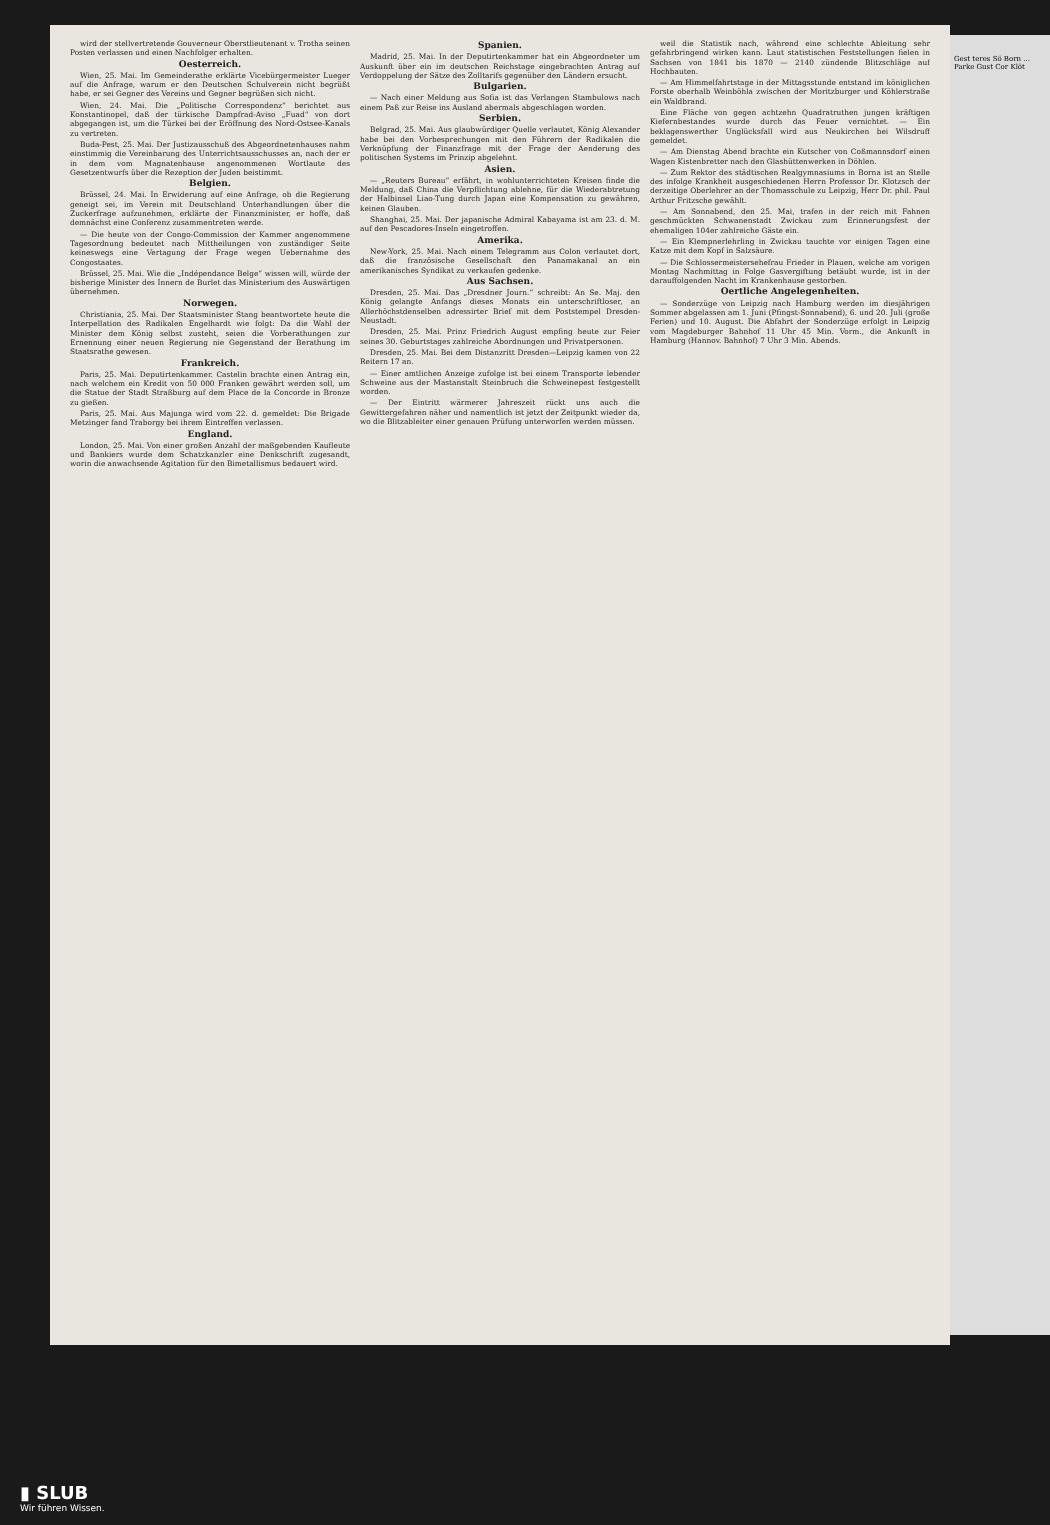wird der stellvertretende Gouverneur Oberstlieutenant v. Trotha seinen Posten verlassen und einen Nachfolger erhalten.
Oesterreich.
Wien, 25. Mai. Im Gemeinderathe erklärte Vicebürgermeister Lueger auf die Anfrage, warum er den Deutschen Schulverein nicht begrüßt habe, er sei Gegner des Vereins und Gegner begrüßen sich nicht.
Wien, 24. Mai. Die „Politische Correspondenz“ berichtet aus Konstantinopel, daß der türkische Dampfrad-Aviso „Fuad“ von dort abgegangen ist, um die Türkei bei der Eröffnung des Nord-Ostsee-Kanals zu vertreten.
Buda-Pest, 25. Mai. Der Justizausschuß des Abgeordnetenhauses nahm einstimmig die Vereinbarung des Unterrichtsausschusses an, nach der er in dem vom Magnatenhause angenommenen Wortlaute des Gesetzentwurfs über die Rezeption der Juden beistimmt.
Belgien.
Brüssel, 24. Mai. In Erwiderung auf eine Anfrage, ob die Regierung geneigt sei, im Verein mit Deutschland Unterhandlungen über die Zuckerfrage aufzunehmen, erklärte der Finanzminister, er hoffe, daß demnächst eine Conferenz zusammentreten werde.
— Die heute von der Congo-Commission der Kammer angenommene Tagesordnung bedeutet nach Mittheilungen von zuständiger Seite keineswegs eine Vertagung der Frage wegen Uebernahme des Congostaates.
Brüssel, 25. Mai. Wie die „Indépendance Belge“ wissen will, würde der bisherige Minister des Innern de Burlet das Ministerium des Auswärtigen übernehmen.
Norwegen.
Christiania, 25. Mai. Der Staatsminister Stang beantwortete heute die Interpellation des Radikalen Engelhardt wie folgt: Da die Wahl der Minister dem König selbst zusteht, seien die Vorberathungen zur Ernennung einer neuen Regierung nie Gegenstand der Berathung im Staatsrathe gewesen.
Frankreich.
Paris, 25. Mai. Deputirtenkammer. Castelin brachte einen Antrag ein, nach welchem ein Kredit von 50 000 Franken gewährt werden soll, um die Statue der Stadt Straßburg auf dem Place de la Concorde in Bronze zu gießen.
Paris, 25. Mai. Aus Majunga wird vom 22. d. gemeldet: Die Brigade Metzinger fand Traborgy bei ihrem Eintreffen verlassen.
England.
London, 25. Mai. Von einer großen Anzahl der maßgebenden Kaufleute und Bankiers wurde dem Schatzkanzler eine Denkschrift zugesandt, worin die anwachsende Agitation für den Bimetallismus bedauert wird.
Spanien.
Madrid, 25. Mai. In der Deputirtenkammer hat ein Abgeordneter um Auskunft über ein im deutschen Reichstage eingebrachten Antrag auf Verdoppelung der Sätze des Zolltarifs gegenüber den Ländern ersucht.
Bulgarien.
— Nach einer Meldung aus Sofia ist das Verlangen Stambulows nach einem Paß zur Reise ins Ausland abermals abgeschlagen worden.
Serbien.
Belgrad, 25. Mai. Aus glaubwürdiger Quelle verlautet, König Alexander habe bei den Vorbesprechungen mit den Führern der Radikalen die Verknüpfung der Finanzfrage mit der Frage der Aenderung des politischen Systems im Prinzip abgelehnt.
Asien.
— „Reuters Bureau“ erfährt, in wohlunterrichteten Kreisen finde die Meldung, daß China die Verpflichtung ablehne, für die Wiederabtretung der Halbinsel Liao-Tung durch Japan eine Kompensation zu gewähren, keinen Glauben.
Shanghai, 25. Mai. Der japanische Admiral Kabayama ist am 23. d. M. auf den Pescadores-Inseln eingetroffen.
Amerika.
New-York, 25. Mai. Nach einem Telegramm aus Colon verlautet dort, daß die französische Gesellschaft den Panamakanal an ein amerikanisches Syndikat zu verkaufen gedenke.
Aus Sachsen.
Dresden, 25. Mai. Das „Dresdner Journ.“ schreibt: An Se. Maj. den König gelangte Anfangs dieses Monats ein unterschriftloser, an Allerhöchstdenselben adressirter Brief mit dem Poststempel Dresden-Neustadt.
Dresden, 25. Mai. Prinz Friedrich August empfing heute zur Feier seines 30. Geburtstages zahlreiche Abordnungen und Privatpersonen.
Dresden, 25. Mai. Bei dem Distanzritt Dresden—Leipzig kamen von 22 Reitern 17 an.
— Einer amtlichen Anzeige zufolge ist bei einem Transporte lebender Schweine aus der Mastanstalt Steinbruch die Schweinepest festgestellt worden.
— Der Eintritt wärmerer Jahreszeit rückt uns auch die Gewittergefahren näher und namentlich ist jetzt der Zeitpunkt wieder da, wo die Blitzableiter einer genauen Prüfung unterworfen werden müssen.
weil die Statistik nach, während eine schlechte Ableitung sehr gefahrbringend wirken kann. Laut statistischen Feststellungen fielen in Sachsen von 1841 bis 1870 — 2140 zündende Blitzschläge auf Hochbauten.
— Am Himmelfahrtstage in der Mittagsstunde entstand im königlichen Forste oberhalb Weinböhla zwischen der Moritzburger und Köhlerstraße ein Waldbrand.
Eine Fläche von gegen achtzehn Quadratruthen jungen kräftigen Kiefernbestandes wurde durch das Feuer vernichtet. — Ein beklagenswerther Unglücksfall wird aus Neukirchen bei Wilsdruff gemeldet.
— Am Dienstag Abend brachte ein Kutscher von Coßmannsdorf einen Wagen Kistenbretter nach den Glashüttenwerken in Döhlen.
— Zum Rektor des städtischen Realgymnasiums in Borna ist an Stelle des infolge Krankheit ausgeschiedenen Herrn Professor Dr. Klotzsch der derzeitige Oberlehrer an der Thomasschule zu Leipzig, Herr Dr. phil. Paul Arthur Fritzsche gewählt.
— Am Sonnabend, den 25. Mai, trafen in der reich mit Fahnen geschmückten Schwanenstadt Zwickau zum Erinnerungsfest der ehemaligen 104er zahlreiche Gäste ein.
— Ein Klempnerlehrling in Zwickau tauchte vor einigen Tagen eine Katze mit dem Kopf in Salzsäure.
— Die Schlossermeistersehefrau Frieder in Plauen, welche am vorigen Montag Nachmittag in Folge Gasvergiftung betäubt wurde, ist in der darauffolgenden Nacht im Krankenhause gestorben.
Oertliche Angelegenheiten.
— Sonderzüge von Leipzig nach Hamburg werden im diesjährigen Sommer abgelassen am 1. Juni (Pfingst-Sonnabend), 6. und 20. Juli (große Ferien) und 10. August. Die Abfahrt der Sonderzüge erfolgt in Leipzig vom Magdeburger Bahnhof 11 Uhr 45 Min. Vorm., die Ankunft in Hamburg (Hannov. Bahnhof) 7 Uhr 3 Min. Abends.
Gest teres Sö Born ... Parke Gust Cor Klöt
▮ SLUB
Wir führen Wissen.